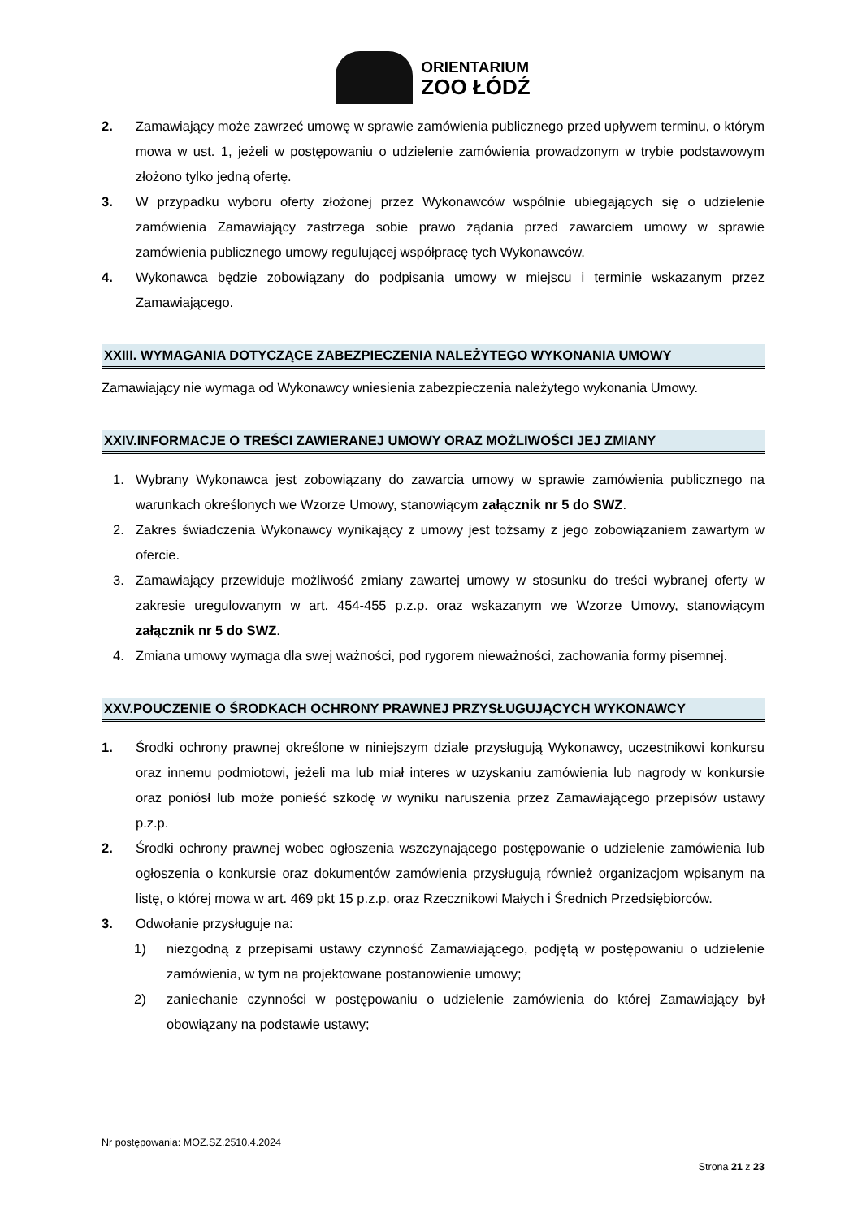ORIENTARIUM
ZOO ŁÓDŹ
2. Zamawiający może zawrzeć umowę w sprawie zamówienia publicznego przed upływem terminu, o którym mowa w ust. 1, jeżeli w postępowaniu o udzielenie zamówienia prowadzonym w trybie podstawowym złożono tylko jedną ofertę.
3. W przypadku wyboru oferty złożonej przez Wykonawców wspólnie ubiegających się o udzielenie zamówienia Zamawiający zastrzega sobie prawo żądania przed zawarciem umowy w sprawie zamówienia publicznego umowy regulującej współpracę tych Wykonawców.
4. Wykonawca będzie zobowiązany do podpisania umowy w miejscu i terminie wskazanym przez Zamawiającego.
XXIII. WYMAGANIA DOTYCZĄCE ZABEZPIECZENIA NALEŻYTEGO WYKONANIA UMOWY
Zamawiający nie wymaga od Wykonawcy wniesienia zabezpieczenia należytego wykonania Umowy.
XXIV.INFORMACJE O TREŚCI ZAWIERANEJ UMOWY ORAZ MOŻLIWOŚCI JEJ ZMIANY
1. Wybrany Wykonawca jest zobowiązany do zawarcia umowy w sprawie zamówienia publicznego na warunkach określonych we Wzorze Umowy, stanowiącym załącznik nr 5 do SWZ.
2. Zakres świadczenia Wykonawcy wynikający z umowy jest tożsamy z jego zobowiązaniem zawartym w ofercie.
3. Zamawiający przewiduje możliwość zmiany zawartej umowy w stosunku do treści wybranej oferty w zakresie uregulowanym w art. 454-455 p.z.p. oraz wskazanym we Wzorze Umowy, stanowiącym załącznik nr 5 do SWZ.
4. Zmiana umowy wymaga dla swej ważności, pod rygorem nieważności, zachowania formy pisemnej.
XXV.POUCZENIE O ŚRODKACH OCHRONY PRAWNEJ PRZYSŁUGUJĄCYCH WYKONAWCY
1. Środki ochrony prawnej określone w niniejszym dziale przysługują Wykonawcy, uczestnikowi konkursu oraz innemu podmiotowi, jeżeli ma lub miał interes w uzyskaniu zamówienia lub nagrody w konkursie oraz poniósł lub może ponieść szkodę w wyniku naruszenia przez Zamawiającego przepisów ustawy p.z.p.
2. Środki ochrony prawnej wobec ogłoszenia wszczynającego postępowanie o udzielenie zamówienia lub ogłoszenia o konkursie oraz dokumentów zamówienia przysługują również organizacjom wpisanym na listę, o której mowa w art. 469 pkt 15 p.z.p. oraz Rzecznikowi Małych i Średnich Przedsiębiorców.
3. Odwołanie przysługuje na:
1) niezgodną z przepisami ustawy czynność Zamawiającego, podjętą w postępowaniu o udzielenie zamówienia, w tym na projektowane postanowienie umowy;
2) zaniechanie czynności w postępowaniu o udzielenie zamówienia do której Zamawiający był obowiązany na podstawie ustawy;
Nr postępowania: MOZ.SZ.2510.4.2024
Strona 21 z 23